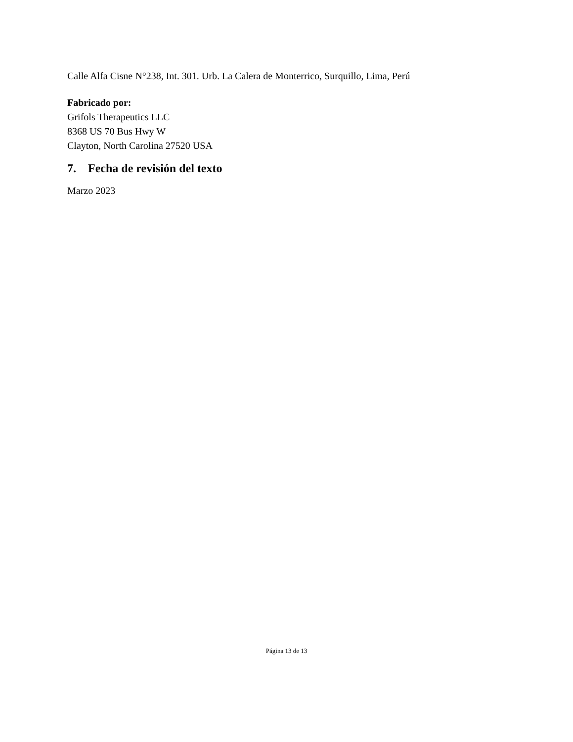Calle Alfa Cisne N°238, Int. 301. Urb. La Calera de Monterrico, Surquillo, Lima, Perú
Fabricado por:
Grifols Therapeutics LLC
8368 US 70 Bus Hwy W
Clayton, North Carolina 27520 USA
7. Fecha de revisión del texto
Marzo 2023
Página 13 de 13